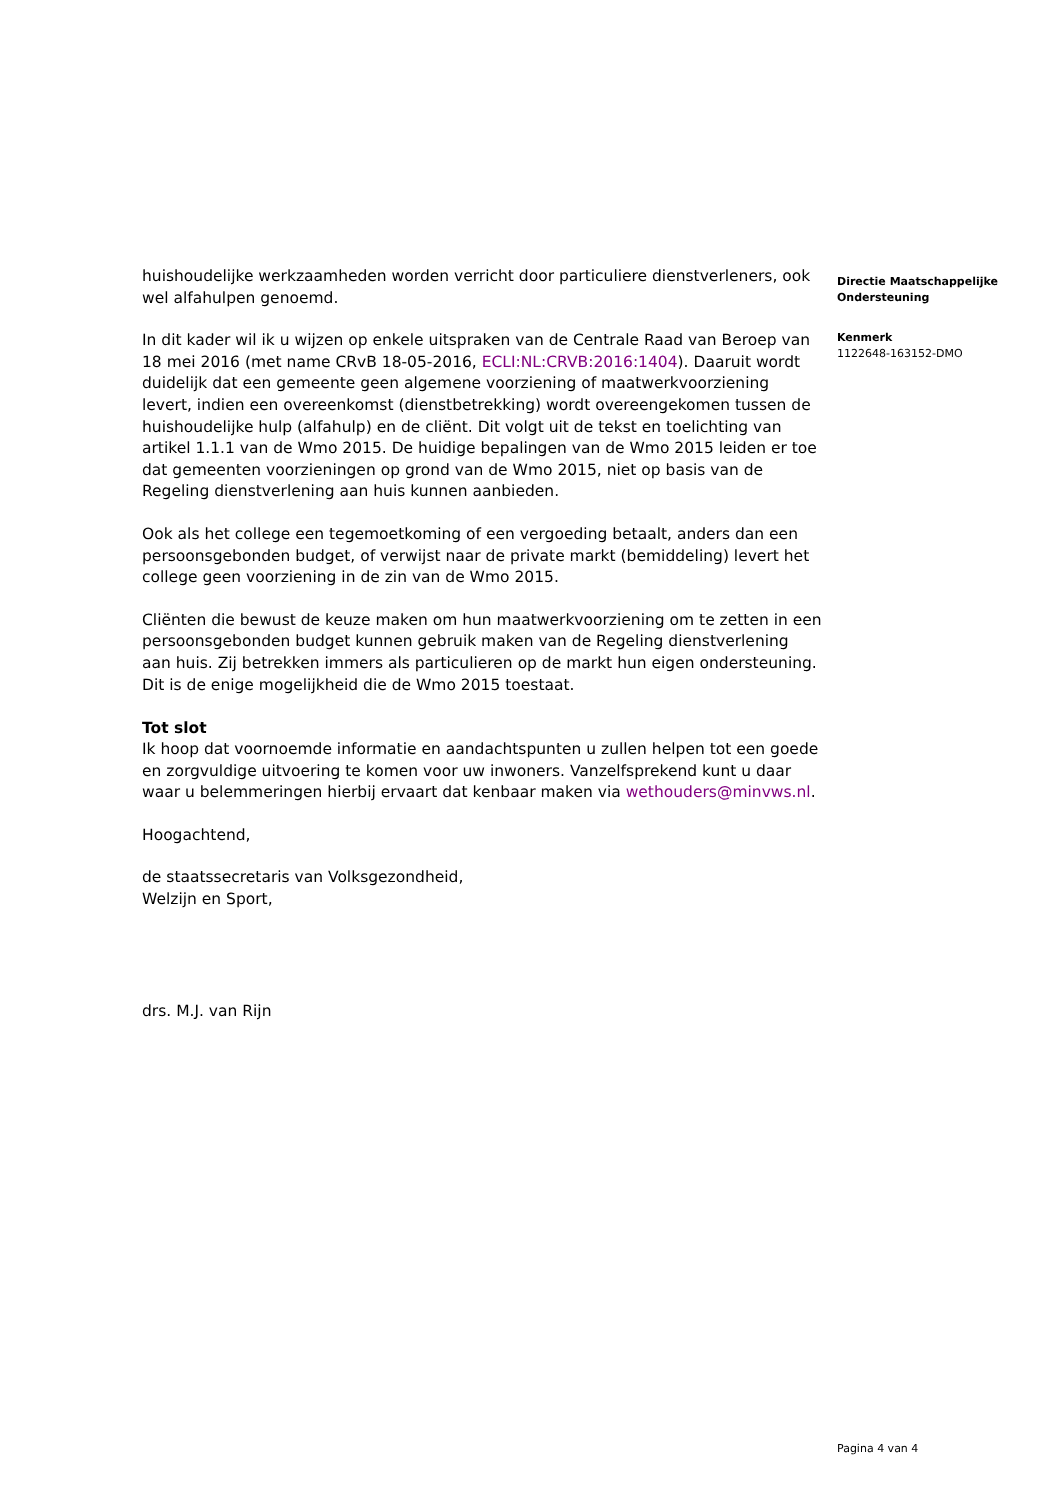huishoudelijke werkzaamheden worden verricht door particuliere dienstverleners, ook wel alfahulpen genoemd.
In dit kader wil ik u wijzen op enkele uitspraken van de Centrale Raad van Beroep van 18 mei 2016 (met name CRvB 18-05-2016, ECLI:NL:CRVB:2016:1404). Daaruit wordt duidelijk dat een gemeente geen algemene voorziening of maatwerkvoorziening levert, indien een overeenkomst (dienstbetrekking) wordt overeengekomen tussen de huishoudelijke hulp (alfahulp) en de cliënt. Dit volgt uit de tekst en toelichting van artikel 1.1.1 van de Wmo 2015. De huidige bepalingen van de Wmo 2015 leiden er toe dat gemeenten voorzieningen op grond van de Wmo 2015, niet op basis van de Regeling dienstverlening aan huis kunnen aanbieden.
Ook als het college een tegemoetkoming of een vergoeding betaalt, anders dan een persoonsgebonden budget, of verwijst naar de private markt (bemiddeling) levert het college geen voorziening in de zin van de Wmo 2015.
Cliënten die bewust de keuze maken om hun maatwerkvoorziening om te zetten in een persoonsgebonden budget kunnen gebruik maken van de Regeling dienstverlening aan huis. Zij betrekken immers als particulieren op de markt hun eigen ondersteuning. Dit is de enige mogelijkheid die de Wmo 2015 toestaat.
Tot slot
Ik hoop dat voornoemde informatie en aandachtspunten u zullen helpen tot een goede en zorgvuldige uitvoering te komen voor uw inwoners. Vanzelfsprekend kunt u daar waar u belemmeringen hierbij ervaart dat kenbaar maken via wethouders@minvws.nl.
Hoogachtend,
de staatssecretaris van Volksgezondheid,
Welzijn en Sport,
drs. M.J. van Rijn
Directie Maatschappelijke Ondersteuning
Kenmerk
1122648-163152-DMO
Pagina 4 van 4